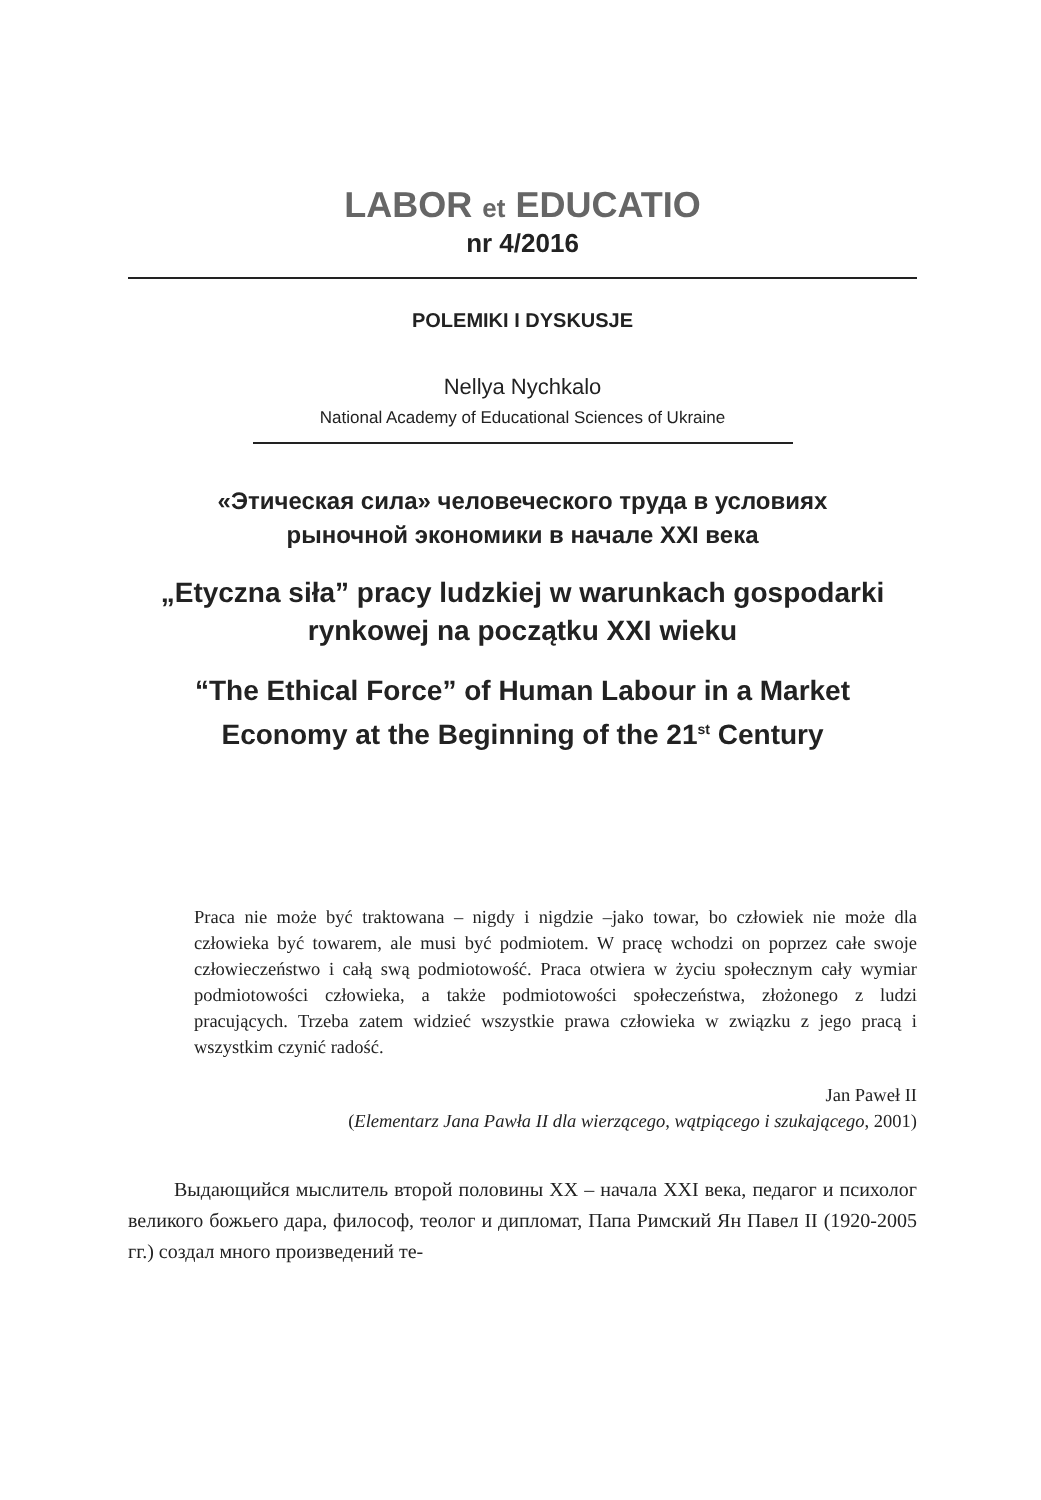LABOR et EDUCATIO
nr 4/2016
POLEMIKI I DYSKUSJE
Nellya Nychkalo
National Academy of Educational Sciences of Ukraine
«Этическая сила» человеческого труда в условиях
рыночной экономики в начале XXI века
„Etyczna siła” pracy ludzkiej w warunkach gospodarki
rynkowej na początku XXI wieku
“The Ethical Force” of Human Labour in a Market
Economy at the Beginning of the 21<sup>st</sup> Century
Praca nie może być traktowana – nigdy i nigdzie –jako towar, bo człowiek nie może dla człowieka być towarem, ale musi być podmiotem. W pracę wchodzi on poprzez całe swoje człowieczeństwo i całą swą podmiotowość. Praca otwiera w życiu społecznym cały wymiar podmiotowości człowieka, a także podmiotowości społeczeństwa, złożonego z ludzi pracujących. Trzeba zatem widzieć wszystkie prawa człowieka w związku z jego pracą i wszystkim czynić radość.
Jan Paweł II
(Elementarz Jana Pawła II dla wierzącego, wątpiącego i szukającego, 2001)
Выдающийся мыслитель второй половины XX – начала XXI века, педагог и психолог великого божьего дара, философ, теолог и дипломат, Папа Римский Ян Павел II (1920-2005 гг.) создал много произведений те-